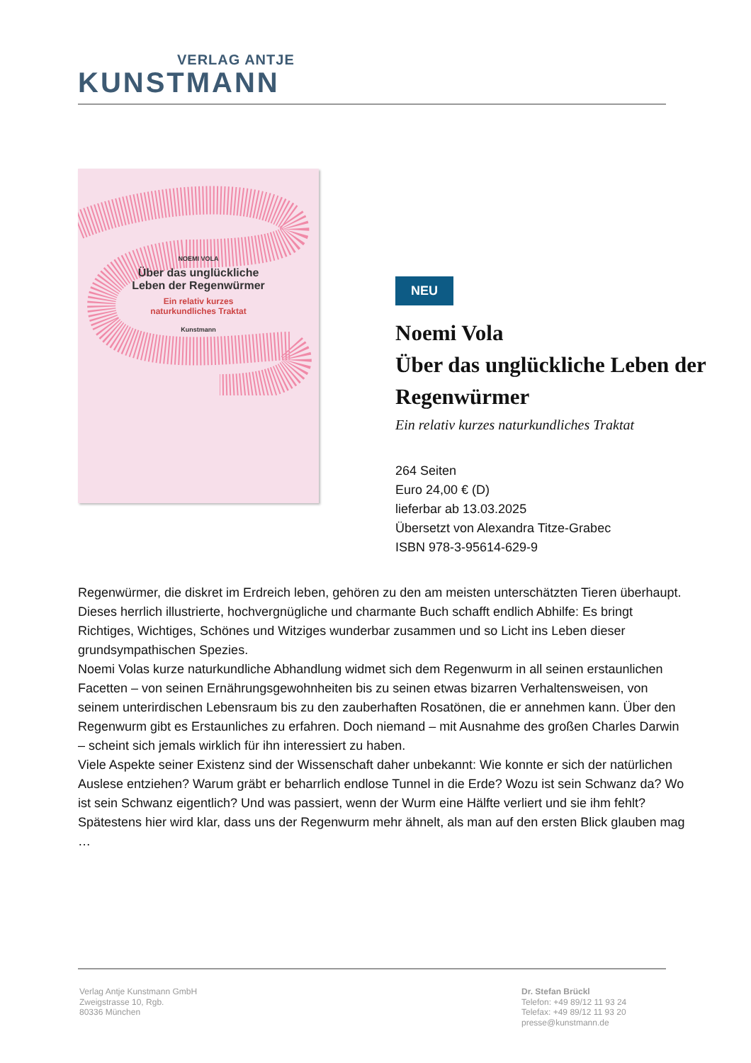VERLAG ANTJE
KUNSTMANN
NOEMI VOLA
Über das unglückliche
Leben der Regenwürmer
Ein relativ kurzes
naturkundliches Traktat
Kunstmann
NEU
Noemi Vola
Über das unglückliche Leben der Regenwürmer
Ein relativ kurzes naturkundliches Traktat
264 Seiten
Euro 24,00 € (D)
lieferbar ab 13.03.2025
Übersetzt von Alexandra Titze-Grabec
ISBN 978-3-95614-629-9
Regenwürmer, die diskret im Erdreich leben, gehören zu den am meisten unterschätzten Tieren überhaupt. Dieses herrlich illustrierte, hochvergnügliche und charmante Buch schafft endlich Abhilfe: Es bringt Richtiges, Wichtiges, Schönes und Witziges wunderbar zusammen und so Licht ins Leben dieser grundsympathischen Spezies.
Noemi Volas kurze naturkundliche Abhandlung widmet sich dem Regenwurm in all seinen erstaunlichen Facetten – von seinen Ernährungsgewohnheiten bis zu seinen etwas bizarren Verhaltensweisen, von seinem unterirdischen Lebensraum bis zu den zauberhaften Rosatönen, die er annehmen kann. Über den Regenwurm gibt es Erstaunliches zu erfahren. Doch niemand – mit Ausnahme des großen Charles Darwin – scheint sich jemals wirklich für ihn interessiert zu haben.
Viele Aspekte seiner Existenz sind der Wissenschaft daher unbekannt: Wie konnte er sich der natürlichen Auslese entziehen? Warum gräbt er beharrlich endlose Tunnel in die Erde? Wozu ist sein Schwanz da? Wo ist sein Schwanz eigentlich? Und was passiert, wenn der Wurm eine Hälfte verliert und sie ihm fehlt? Spätestens hier wird klar, dass uns der Regenwurm mehr ähnelt, als man auf den ersten Blick glauben mag …
Verlag Antje Kunstmann GmbH
Zweigstrasse 10, Rgb.
80336 München
Dr. Stefan Brückl
Telefon: +49 89/12 11 93 24
Telefax: +49 89/12 11 93 20
presse@kunstmann.de